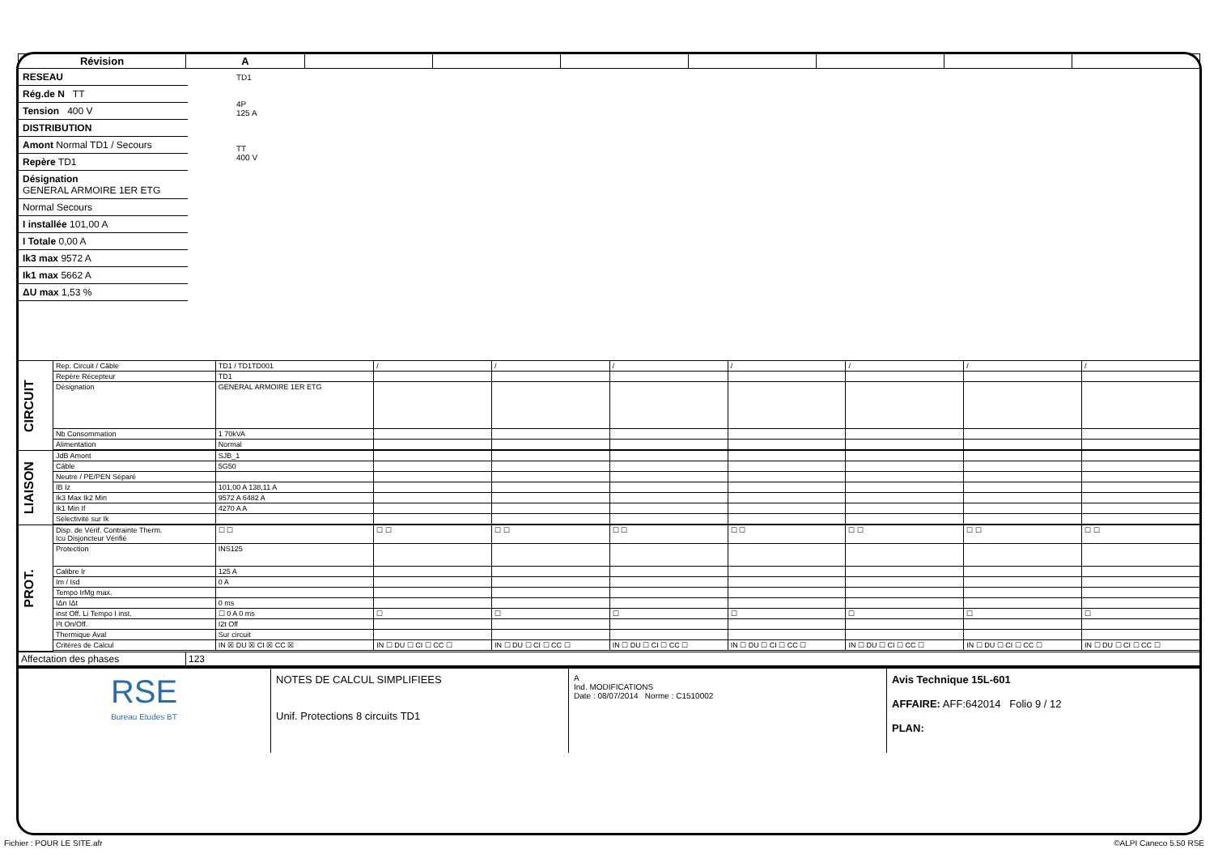| Révision | A | | | | | | | |
RESEAU
Rég.de N TT
Tension 400 V
DISTRIBUTION
Amont Normal TD1 / Secours
Repère TD1
Désignation
GENERAL ARMOIRE 1ER ETG
Normal Secours
I installée 101,00 A
I Totale 0,00 A
Ik3 max 9572 A
Ik1 max 5662 A
ΔU max 1,53 %
TD1
4P
125 A
TT
400 V
| CIRCUIT | Rep. Circuit / Câble | TD1 / TD1TD001 | / | / | / | / | / | / | / |
| | Repère Récepteur | TD1 | | | | | | | |
| | Désignation | GENERAL ARMOIRE 1ER ETG | | | | | | | |
| | Nb Consommation | 1 70kVA | | | | | | | |
| | Alimentation | Normal | | | | | | | |
| LIAISON | JdB Amont | SJB_1 | | | | | | | |
| | Câble | 5G50 | | | | | | | |
| | Neutre / PE/PEN Séparé | | | | | | | | |
| | IB Iz | 101,00 A 138,11 A | | | | | | | |
| | Ik3 Max Ik2 Min | 9572 A 6482 A | | | | | | | |
| | Ik1 Min If | 4270 A A | | | | | | | |
| | Sélectivité sur Ik | | | | | | | | |
| PROT. | Disp. de Vérif. Contrainte Therm. Icu Disjoncteur Vérifié | ☐ ☐ | ☐ ☐ | ☐ ☐ | ☐ ☐ | ☐ ☐ | ☐ ☐ | ☐ ☐ | ☐ ☐ |
| | Protection | INS125 | | | | | | | |
| | Calibre Ir | 125 A | | | | | | | |
| | Im / Isd | 0 A | | | | | | | |
| | Tempo IrMg max. | | | | | | | | |
| | IΔn IΔt | 0 ms | | | | | | | |
| | inst Off. Li Tempo I inst. | ☐ 0 A 0 ms | ☐ | ☐ | ☐ | ☐ | ☐ | ☐ | ☐ |
| | I²t On/Off. | I2t Off | | | | | | | |
| | Thermique Aval | Sur circuit | | | | | | | |
| | Critères de Calcul | IN ☒ DU ☒ CI ☒ CC ☒ | IN ☐ DU ☐ CI ☐ CC ☐ | IN ☐ DU ☐ CI ☐ CC ☐ | IN ☐ DU ☐ CI ☐ CC ☐ | IN ☐ DU ☐ CI ☐ CC ☐ | IN ☐ DU ☐ CI ☐ CC ☐ | IN ☐ DU ☐ CI ☐ CC ☐ | IN ☐ DU ☐ CI ☐ CC ☐ |
| Affectation des phases | 123 |
RSE
Bureau Etudes BT
NOTES DE CALCUL SIMPLIFIEES
Unif. Protections 8 circuits TD1
A
Ind. MODIFICATIONS
Date : 08/07/2014 Norme : C1510002
Avis Technique 15L-601
AFFAIRE: AFF:642014 Folio 9 / 12
PLAN:
Fichier : POUR LE SITE.afr ©ALPI Caneco 5.50 RSE